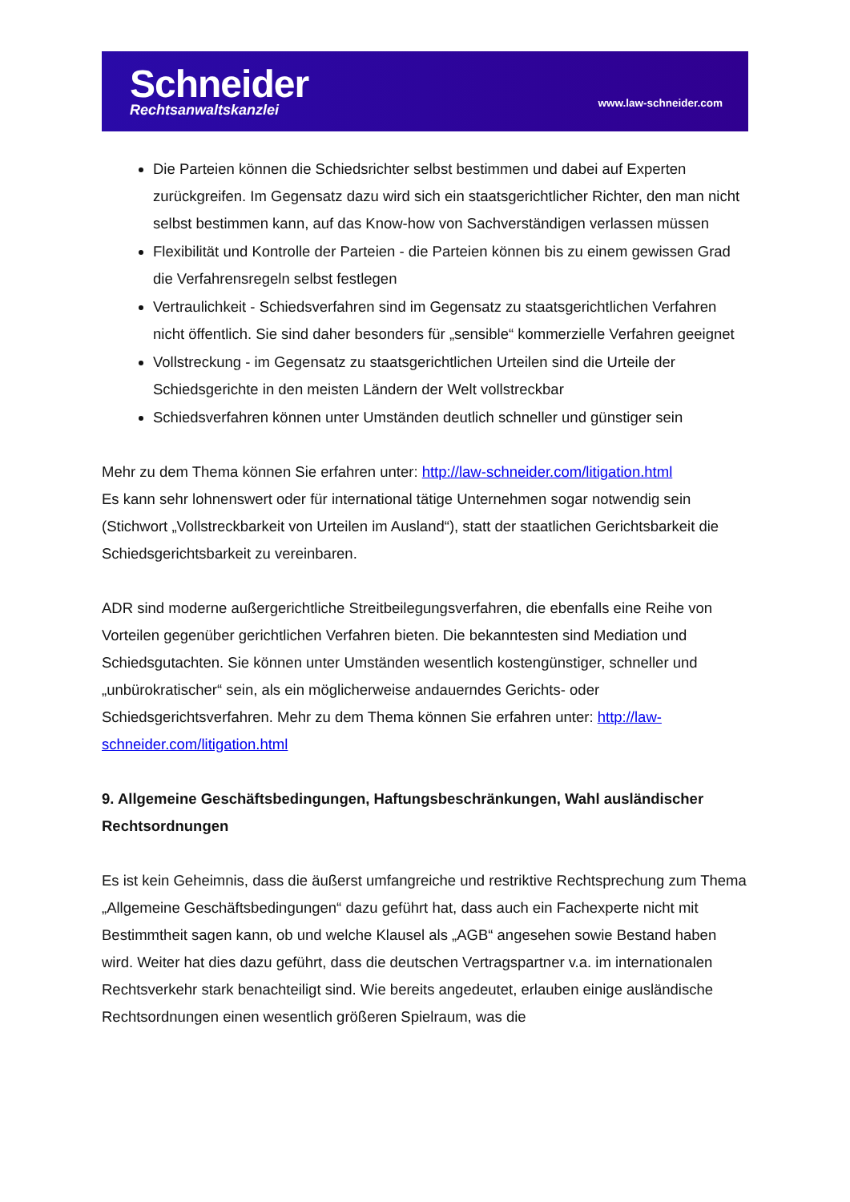Schneider
Rechtsanwaltskanzlei
www.law-schneider.com
Die Parteien können die Schiedsrichter selbst bestimmen und dabei auf Experten zurückgreifen. Im Gegensatz dazu wird sich ein staatsgerichtlicher Richter, den man nicht selbst bestimmen kann, auf das Know-how von Sachverständigen verlassen müssen
Flexibilität und Kontrolle der Parteien - die Parteien können bis zu einem gewissen Grad die Verfahrensregeln selbst festlegen
Vertraulichkeit - Schiedsverfahren sind im Gegensatz zu staatsgerichtlichen Verfahren nicht öffentlich. Sie sind daher besonders für „sensible“ kommerzielle Verfahren geeignet
Vollstreckung - im Gegensatz zu staatsgerichtlichen Urteilen sind die Urteile der Schiedsgerichte in den meisten Ländern der Welt vollstreckbar
Schiedsverfahren können unter Umständen deutlich schneller und günstiger sein
Mehr zu dem Thema können Sie erfahren unter: http://law-schneider.com/litigation.html
Es kann sehr lohnenswert oder für international tätige Unternehmen sogar notwendig sein (Stichwort „Vollstreckbarkeit von Urteilen im Ausland“), statt der staatlichen Gerichtsbarkeit die Schiedsgerichtsbarkeit zu vereinbaren.
ADR sind moderne außergerichtliche Streitbeilegungsverfahren, die ebenfalls eine Reihe von Vorteilen gegenüber gerichtlichen Verfahren bieten. Die bekanntesten sind Mediation und Schiedsgutachten. Sie können unter Umständen wesentlich kostengünstiger, schneller und „unbürokratischer“ sein, als ein möglicherweise andauerndes Gerichts- oder Schiedsgerichtsverfahren. Mehr zu dem Thema können Sie erfahren unter: http://law-schneider.com/litigation.html
9. Allgemeine Geschäftsbedingungen, Haftungsbeschränkungen, Wahl ausländischer Rechtsordnungen
Es ist kein Geheimnis, dass die äußerst umfangreiche und restriktive Rechtsprechung zum Thema „Allgemeine Geschäftsbedingungen“ dazu geführt hat, dass auch ein Fachexperte nicht mit Bestimmtheit sagen kann, ob und welche Klausel als „AGB“ angesehen sowie Bestand haben wird. Weiter hat dies dazu geführt, dass die deutschen Vertragspartner v.a. im internationalen Rechtsverkehr stark benachteiligt sind. Wie bereits angedeutet, erlauben einige ausländische Rechtsordnungen einen wesentlich größeren Spielraum, was die